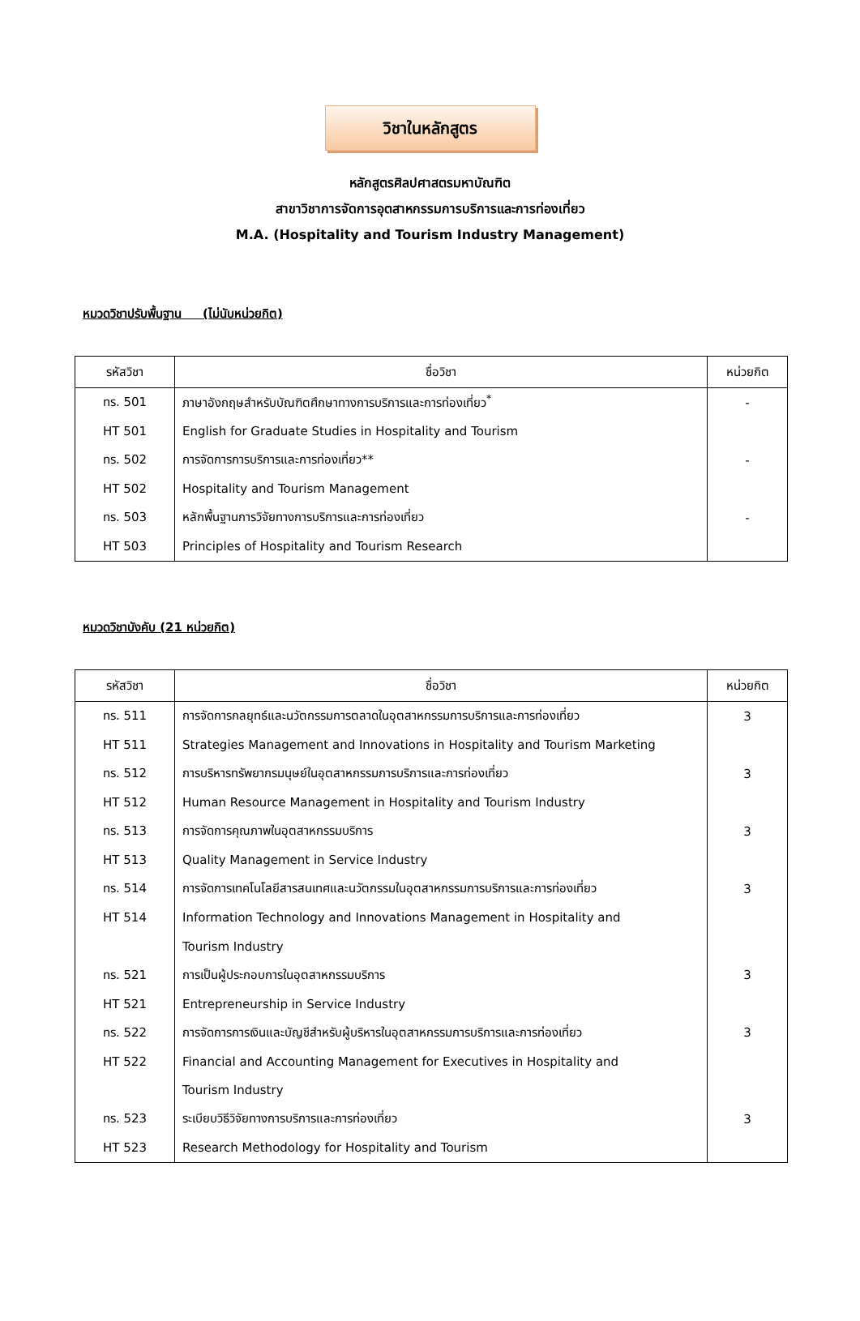วิชาในหลักสูตร
หลักสูตรศิลปศาสตรมหาบัณฑิต
สาขาวิชาการจัดการอุตสาหกรรมการบริการและการท่องเที่ยว
M.A. (Hospitality and Tourism Industry Management)
หมวดวิชาปรับพื้นฐาน (ไม่นับหน่วยกิต)
| รหัสวิชา | ชื่อวิชา | หน่วยกิต |
| --- | --- | --- |
| ทร. 501 | ภาษาอังกฤษสำหรับบัณฑิตศึกษาทางการบริการและการท่องเที่ยว<sup>*</sup> | - |
| HT 501 | English for Graduate Studies in Hospitality and Tourism | |
| ทร. 502 | การจัดการการบริการและการท่องเที่ยว** | - |
| HT 502 | Hospitality and Tourism Management | |
| ทร. 503 | หลักพื้นฐานการวิจัยทางการบริการและการท่องเที่ยว | - |
| HT 503 | Principles of Hospitality and Tourism Research | |
หมวดวิชาบังคับ (21 หน่วยกิต)
| รหัสวิชา | ชื่อวิชา | หน่วยกิต |
| --- | --- | --- |
| ทร. 511 | การจัดการกลยุทธ์และนวัตกรรมการตลาดในอุตสาหกรรมการบริการและการท่องเที่ยว | 3 |
| HT 511 | Strategies Management and Innovations in Hospitality and Tourism Marketing | |
| ทร. 512 | การบริหารทรัพยากรมนุษย์ในอุตสาหกรรมการบริการและการท่องเที่ยว | 3 |
| HT 512 | Human Resource Management in Hospitality and Tourism Industry | |
| ทร. 513 | การจัดการคุณภาพในอุตสาหกรรมบริการ | 3 |
| HT 513 | Quality Management in Service Industry | |
| ทร. 514 | การจัดการเทคโนโลยีสารสนเทศและนวัตกรรมในอุตสาหกรรมการบริการและการท่องเที่ยว | 3 |
| HT 514 | Information Technology and Innovations Management in Hospitality and | |
| | Tourism Industry | |
| ทร. 521 | การเป็นผู้ประกอบการในอุตสาหกรรมบริการ | 3 |
| HT 521 | Entrepreneurship in Service Industry | |
| ทร. 522 | การจัดการการเงินและบัญชีสำหรับผู้บริหารในอุตสาหกรรมการบริการและการท่องเที่ยว | 3 |
| HT 522 | Financial and Accounting Management for Executives in Hospitality and | |
| | Tourism Industry | |
| ทร. 523 | ระเบียบวิธีวิจัยทางการบริการและการท่องเที่ยว | 3 |
| HT 523 | Research Methodology for Hospitality and Tourism | |